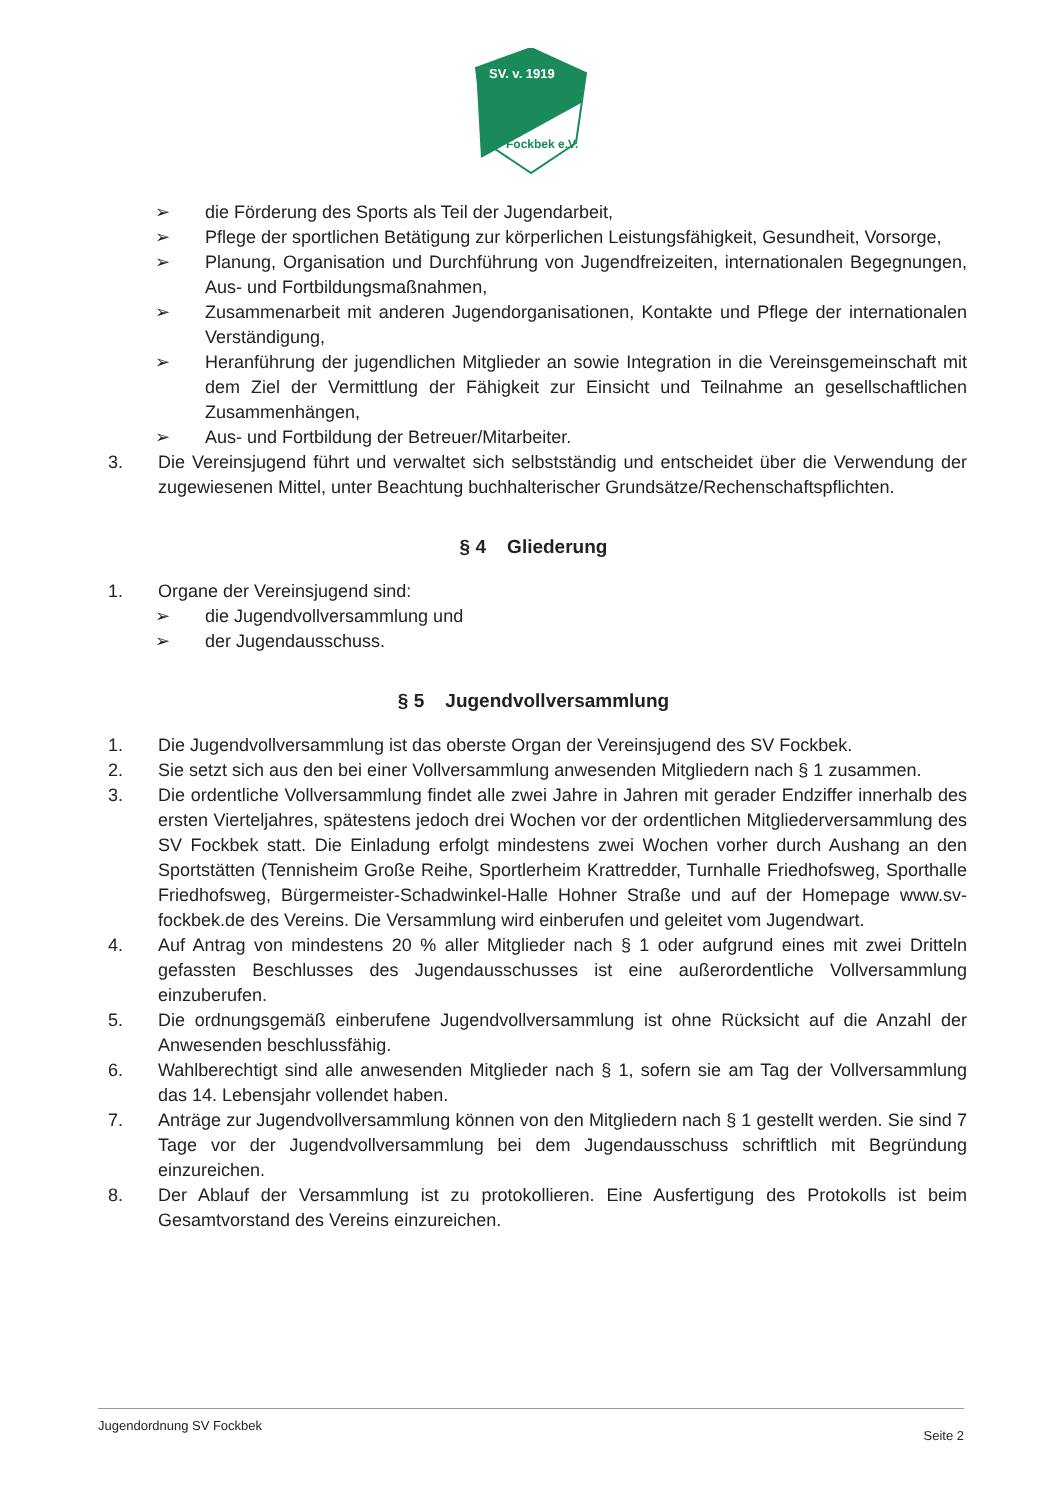SV. v. 1919
Fockbek e.V.
➢ die Förderung des Sports als Teil der Jugendarbeit,
➢ Pflege der sportlichen Betätigung zur körperlichen Leistungsfähigkeit, Gesundheit, Vorsorge,
➢ Planung, Organisation und Durchführung von Jugendfreizeiten, internationalen Begegnungen, Aus- und Fortbildungsmaßnahmen,
➢ Zusammenarbeit mit anderen Jugendorganisationen, Kontakte und Pflege der internationalen Verständigung,
➢ Heranführung der jugendlichen Mitglieder an sowie Integration in die Vereinsgemeinschaft mit dem Ziel der Vermittlung der Fähigkeit zur Einsicht und Teilnahme an gesellschaftlichen Zusammenhängen,
➢ Aus- und Fortbildung der Betreuer/Mitarbeiter.
3. Die Vereinsjugend führt und verwaltet sich selbstständig und entscheidet über die Verwendung der zugewiesenen Mittel, unter Beachtung buchhalterischer Grundsätze/Rechenschaftspflichten.
§ 4 Gliederung
1. Organe der Vereinsjugend sind:
➢ die Jugendvollversammlung und
➢ der Jugendausschuss.
§ 5 Jugendvollversammlung
1. Die Jugendvollversammlung ist das oberste Organ der Vereinsjugend des SV Fockbek.
2. Sie setzt sich aus den bei einer Vollversammlung anwesenden Mitgliedern nach § 1 zusammen.
3. Die ordentliche Vollversammlung findet alle zwei Jahre in Jahren mit gerader Endziffer innerhalb des ersten Vierteljahres, spätestens jedoch drei Wochen vor der ordentlichen Mitgliederversammlung des SV Fockbek statt. Die Einladung erfolgt mindestens zwei Wochen vorher durch Aushang an den Sportstätten (Tennisheim Große Reihe, Sportlerheim Krattredder, Turnhalle Friedhofsweg, Sporthalle Friedhofsweg, Bürgermeister-Schadwinkel-Halle Hohner Straße und auf der Homepage www.sv-fockbek.de des Vereins. Die Versammlung wird einberufen und geleitet vom Jugendwart.
4. Auf Antrag von mindestens 20 % aller Mitglieder nach § 1 oder aufgrund eines mit zwei Dritteln gefassten Beschlusses des Jugendausschusses ist eine außerordentliche Vollversammlung einzuberufen.
5. Die ordnungsgemäß einberufene Jugendvollversammlung ist ohne Rücksicht auf die Anzahl der Anwesenden beschlussfähig.
6. Wahlberechtigt sind alle anwesenden Mitglieder nach § 1, sofern sie am Tag der Vollversammlung das 14. Lebensjahr vollendet haben.
7. Anträge zur Jugendvollversammlung können von den Mitgliedern nach § 1 gestellt werden. Sie sind 7 Tage vor der Jugendvollversammlung bei dem Jugendausschuss schriftlich mit Begründung einzureichen.
8. Der Ablauf der Versammlung ist zu protokollieren. Eine Ausfertigung des Protokolls ist beim Gesamtvorstand des Vereins einzureichen.
Jugendordnung SV Fockbek Seite 2